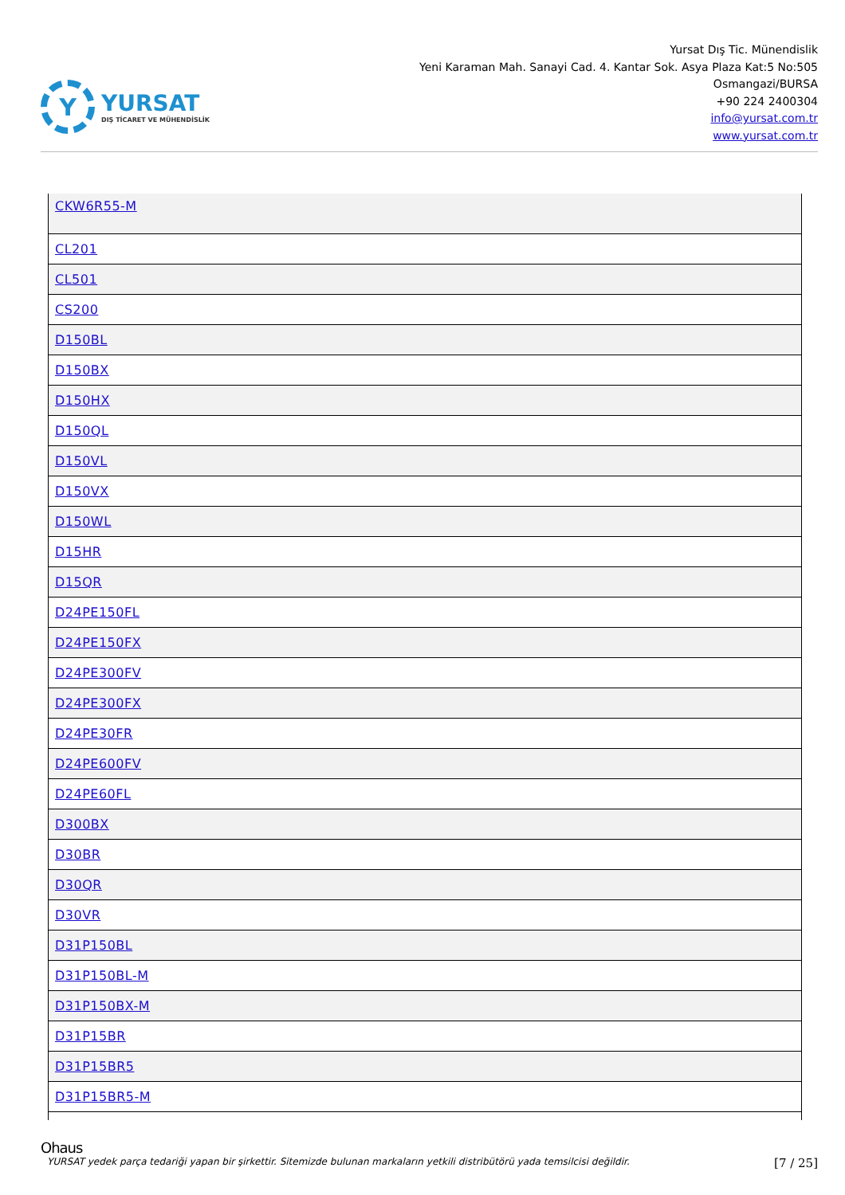Y
YURSAT
DIŞ TİCARET VE MÜHENDİSLİK
Yursat Dış Tic. Münendislik
Yeni Karaman Mah. Sanayi Cad. 4. Kantar Sok. Asya Plaza Kat:5 No:505
Osmangazi/BURSA
+90 224 2400304
info@yursat.com.tr
www.yursat.com.tr
| CKW6R55-M |
| CL201 |
| CL501 |
| CS200 |
| D150BL |
| D150BX |
| D150HX |
| D150QL |
| D150VL |
| D150VX |
| D150WL |
| D15HR |
| D15QR |
| D24PE150FL |
| D24PE150FX |
| D24PE300FV |
| D24PE300FX |
| D24PE30FR |
| D24PE600FV |
| D24PE60FL |
| D300BX |
| D30BR |
| D30QR |
| D30VR |
| D31P150BL |
| D31P150BL-M |
| D31P150BX-M |
| D31P15BR |
| D31P15BR5 |
| D31P15BR5-M |
Ohaus
YURSAT yedek parça tedariği yapan bir şirkettir. Sitemizde bulunan markaların yetkili distribütörü yada temsilcisi değildir. [7 / 25]